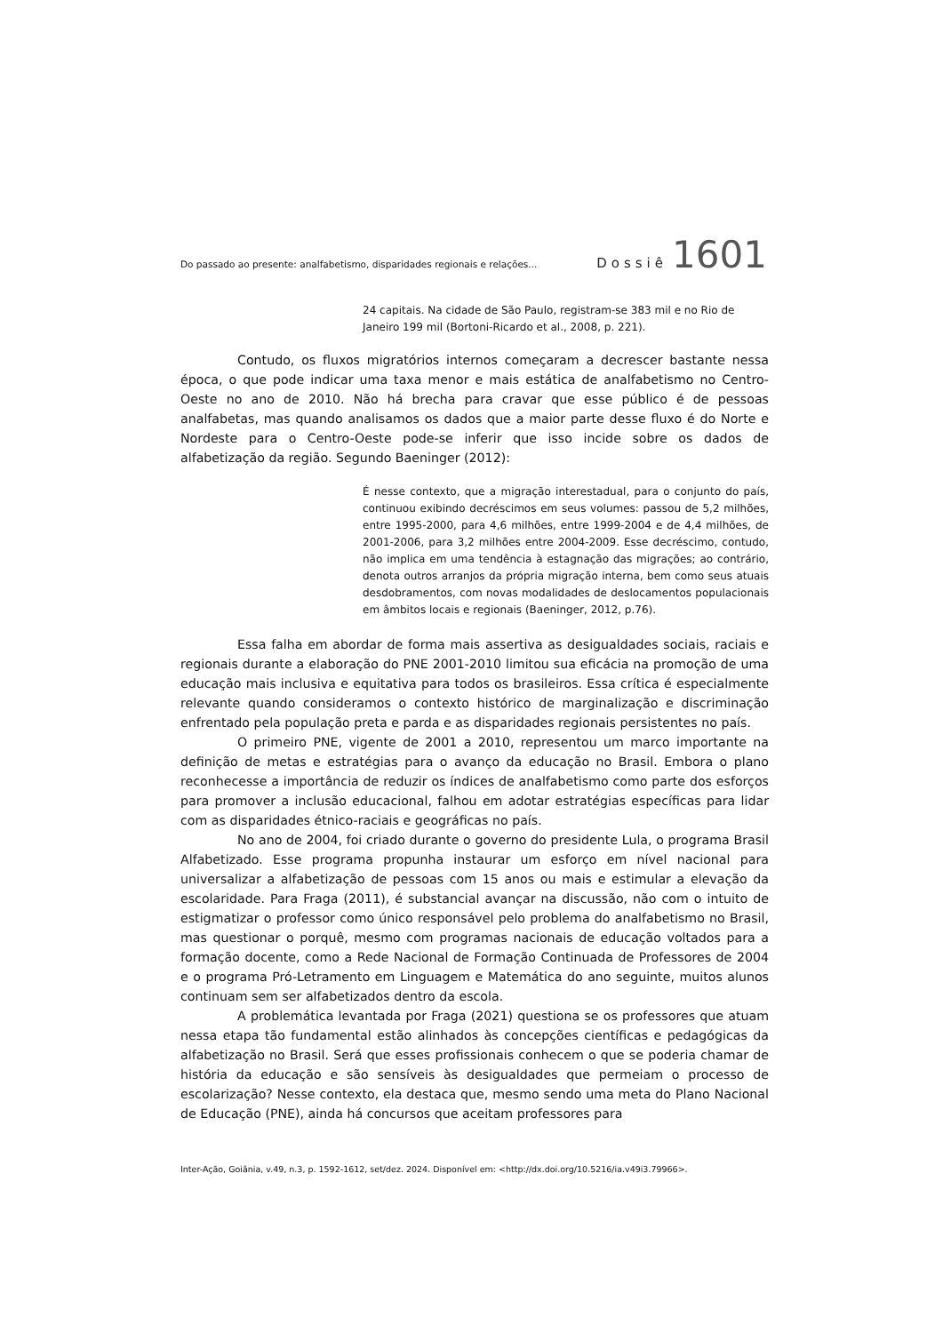Do passado ao presente: analfabetismo, disparidades regionais e relações... Dossiê 1601
24 capitais. Na cidade de São Paulo, registram-se 383 mil e no Rio de Janeiro 199 mil (Bortoni-Ricardo et al., 2008, p. 221).
Contudo, os fluxos migratórios internos começaram a decrescer bastante nessa época, o que pode indicar uma taxa menor e mais estática de analfabetismo no Centro-Oeste no ano de 2010. Não há brecha para cravar que esse público é de pessoas analfabetas, mas quando analisamos os dados que a maior parte desse fluxo é do Norte e Nordeste para o Centro-Oeste pode-se inferir que isso incide sobre os dados de alfabetização da região. Segundo Baeninger (2012):
É nesse contexto, que a migração interestadual, para o conjunto do país, continuou exibindo decréscimos em seus volumes: passou de 5,2 milhões, entre 1995-2000, para 4,6 milhões, entre 1999-2004 e de 4,4 milhões, de 2001-2006, para 3,2 milhões entre 2004-2009. Esse decréscimo, contudo, não implica em uma tendência à estagnação das migrações; ao contrário, denota outros arranjos da própria migração interna, bem como seus atuais desdobramentos, com novas modalidades de deslocamentos populacionais em âmbitos locais e regionais (Baeninger, 2012, p.76).
Essa falha em abordar de forma mais assertiva as desigualdades sociais, raciais e regionais durante a elaboração do PNE 2001-2010 limitou sua eficácia na promoção de uma educação mais inclusiva e equitativa para todos os brasileiros. Essa crítica é especialmente relevante quando consideramos o contexto histórico de marginalização e discriminação enfrentado pela população preta e parda e as disparidades regionais persistentes no país.
O primeiro PNE, vigente de 2001 a 2010, representou um marco importante na definição de metas e estratégias para o avanço da educação no Brasil. Embora o plano reconhecesse a importância de reduzir os índices de analfabetismo como parte dos esforços para promover a inclusão educacional, falhou em adotar estratégias específicas para lidar com as disparidades étnico-raciais e geográficas no país.
No ano de 2004, foi criado durante o governo do presidente Lula, o programa Brasil Alfabetizado. Esse programa propunha instaurar um esforço em nível nacional para universalizar a alfabetização de pessoas com 15 anos ou mais e estimular a elevação da escolaridade. Para Fraga (2011), é substancial avançar na discussão, não com o intuito de estigmatizar o professor como único responsável pelo problema do analfabetismo no Brasil, mas questionar o porquê, mesmo com programas nacionais de educação voltados para a formação docente, como a Rede Nacional de Formação Continuada de Professores de 2004 e o programa Pró-Letramento em Linguagem e Matemática do ano seguinte, muitos alunos continuam sem ser alfabetizados dentro da escola.
A problemática levantada por Fraga (2021) questiona se os professores que atuam nessa etapa tão fundamental estão alinhados às concepções científicas e pedagógicas da alfabetização no Brasil. Será que esses profissionais conhecem o que se poderia chamar de história da educação e são sensíveis às desigualdades que permeiam o processo de escolarização? Nesse contexto, ela destaca que, mesmo sendo uma meta do Plano Nacional de Educação (PNE), ainda há concursos que aceitam professores para
Inter-Ação, Goiânia, v.49, n.3, p. 1592-1612, set/dez. 2024. Disponível em: <http://dx.doi.org/10.5216/ia.v49i3.79966>.